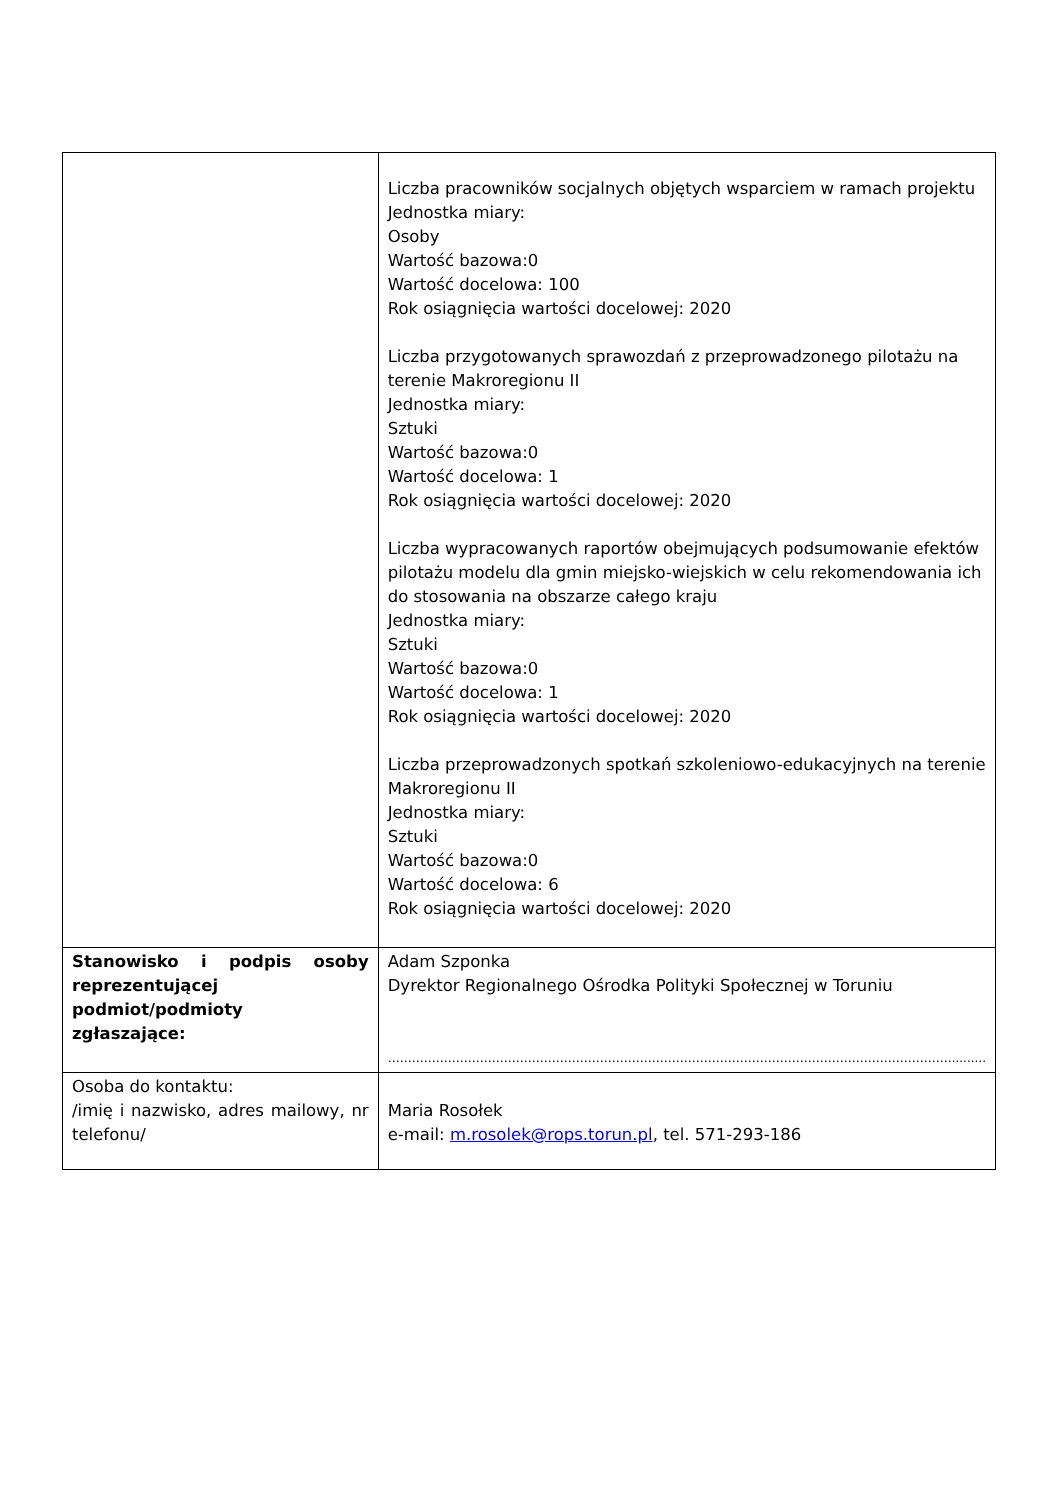| | Liczba pracowników socjalnych objętych wsparciem w ramach projektu Jednostka miary: Osoby Wartość bazowa:0 Wartość docelowa: 100 Rok osiągnięcia wartości docelowej: 2020 Liczba przygotowanych sprawozdań z przeprowadzonego pilotażu na terenie Makroregionu II Jednostka miary: Sztuki Wartość bazowa:0 Wartość docelowa: 1 Rok osiągnięcia wartości docelowej: 2020 Liczba wypracowanych raportów obejmujących podsumowanie efektów pilotażu modelu dla gmin miejsko-wiejskich w celu rekomendowania ich do stosowania na obszarze całego kraju Jednostka miary: Sztuki Wartość bazowa:0 Wartość docelowa: 1 Rok osiągnięcia wartości docelowej: 2020 Liczba przeprowadzonych spotkań szkoleniowo-edukacyjnych na terenie Makroregionu II Jednostka miary: Sztuki Wartość bazowa:0 Wartość docelowa: 6 Rok osiągnięcia wartości docelowej: 2020 |
| Stanowisko i podpis osoby reprezentującej podmiot/podmioty zgłaszające: | Adam Szponka Dyrektor Regionalnego Ośrodka Polityki Społecznej w Toruniu ……………………………………………………………………………………………………………………………......... |
| Osoba do kontaktu: /imię i nazwisko, adres mailowy, nr telefonu/ | Maria Rosołek e-mail: m.rosolek@rops.torun.pl , tel. 571-293-186 |